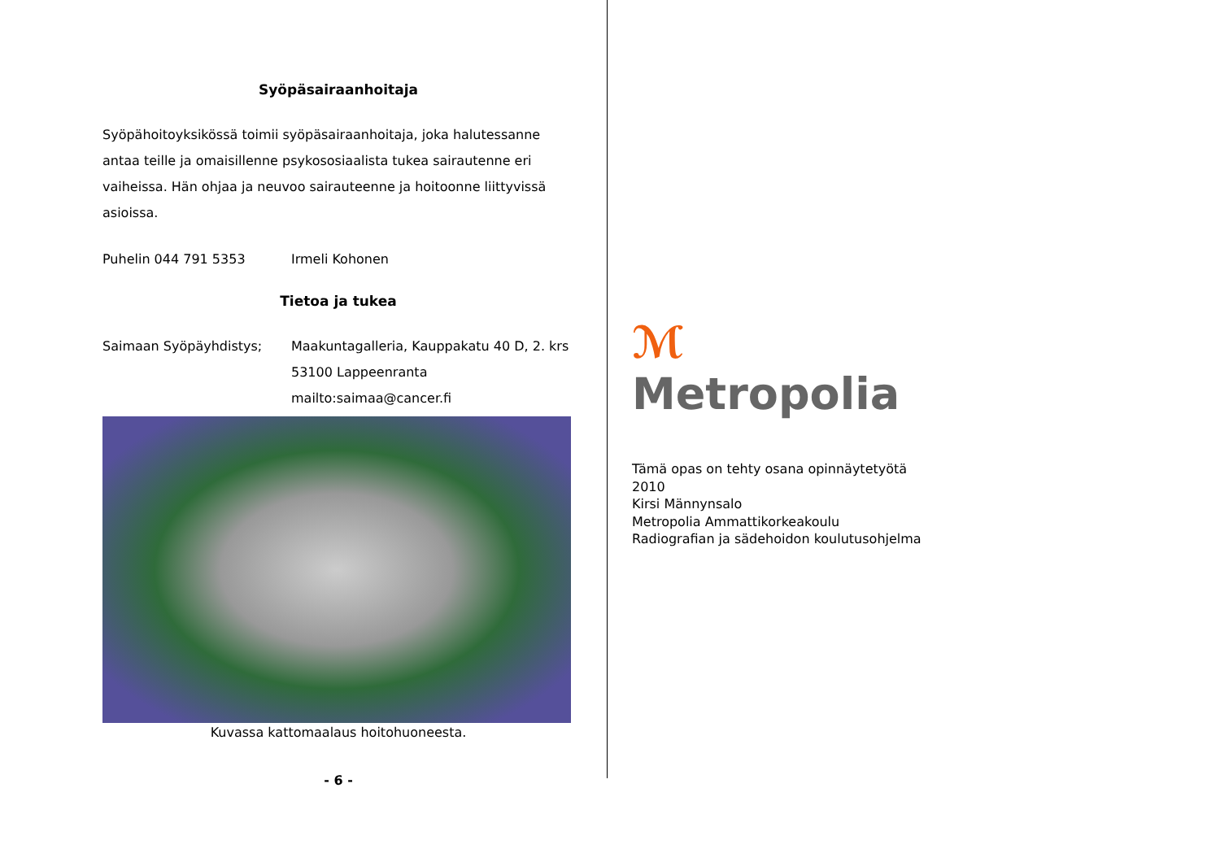Syöpäsairaanhoitaja
Syöpähoitoyksikössä toimii syöpäsairaanhoitaja, joka halutessanne antaa teille ja omaisillenne psykososiaalista tukea sairautenne eri vaiheissa. Hän ohjaa ja neuvoo sairauteenne ja hoitoonne liittyvissä asioissa.
Puhelin 044 791 5353 Irmeli Kohonen
Tietoa ja tukea
Saimaan Syöpäyhdistys; Maakuntagalleria, Kauppakatu 40 D, 2. krs
53100 Lappeenranta
mailto:saimaa@cancer.fi
Kuvassa kattomaalaus hoitohuoneesta.
- 6 -
ℳ
Metropolia
Tämä opas on tehty osana opinnäytetyötä
2010
Kirsi Männynsalo
Metropolia Ammattikorkeakoulu
Radiografian ja sädehoidon koulutusohjelma